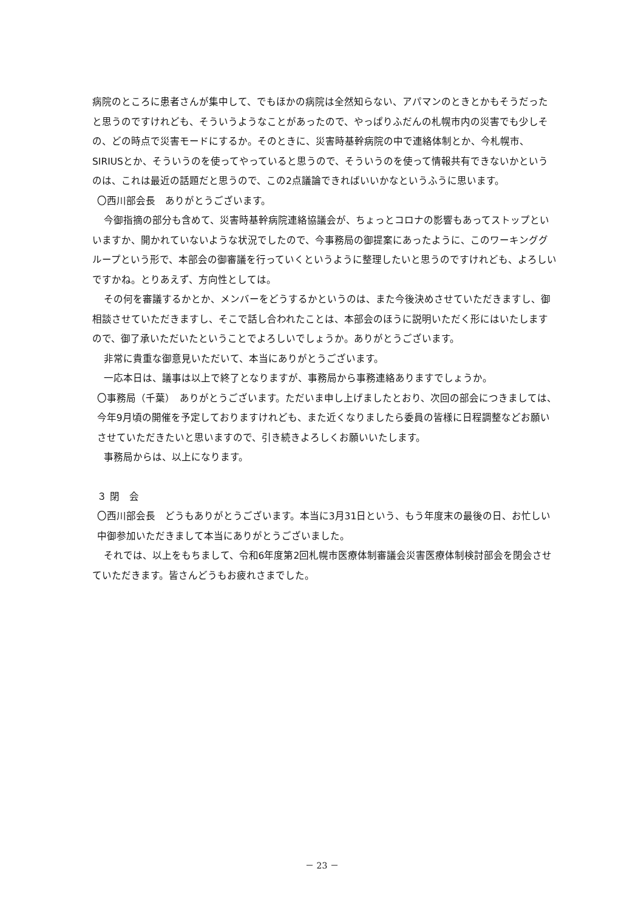病院のところに患者さんが集中して、でもほかの病院は全然知らない、アパマンのときとかもそうだったと思うのですけれども、そういうようなことがあったので、やっぱりふだんの札幌市内の災害でも少しその、どの時点で災害モードにするか。そのときに、災害時基幹病院の中で連絡体制とか、今札幌市、SIRIUSとか、そういうのを使ってやっていると思うので、そういうのを使って情報共有できないかというのは、これは最近の話題だと思うので、この2点議論できればいいかなというふうに思います。
〇西川部会長　ありがとうございます。
今御指摘の部分も含めて、災害時基幹病院連絡協議会が、ちょっとコロナの影響もあってストップといいますか、開かれていないような状況でしたので、今事務局の御提案にあったように、このワーキンググループという形で、本部会の御審議を行っていくというように整理したいと思うのですけれども、よろしいですかね。とりあえず、方向性としては。
その何を審議するかとか、メンバーをどうするかというのは、また今後決めさせていただきますし、御相談させていただきますし、そこで話し合われたことは、本部会のほうに説明いただく形にはいたしますので、御了承いただいたということでよろしいでしょうか。ありがとうございます。
非常に貴重な御意見いただいて、本当にありがとうございます。
一応本日は、議事は以上で終了となりますが、事務局から事務連絡ありますでしょうか。
〇事務局（千葉）　ありがとうございます。ただいま申し上げましたとおり、次回の部会につきましては、今年9月頃の開催を予定しておりますけれども、また近くなりましたら委員の皆様に日程調整などお願いさせていただきたいと思いますので、引き続きよろしくお願いいたします。
事務局からは、以上になります。
３ 閉　会
〇西川部会長　どうもありがとうございます。本当に3月31日という、もう年度末の最後の日、お忙しい中御参加いただきまして本当にありがとうございました。
それでは、以上をもちまして、令和6年度第2回札幌市医療体制審議会災害医療体制検討部会を閉会させていただきます。皆さんどうもお疲れさまでした。
－ 23 －